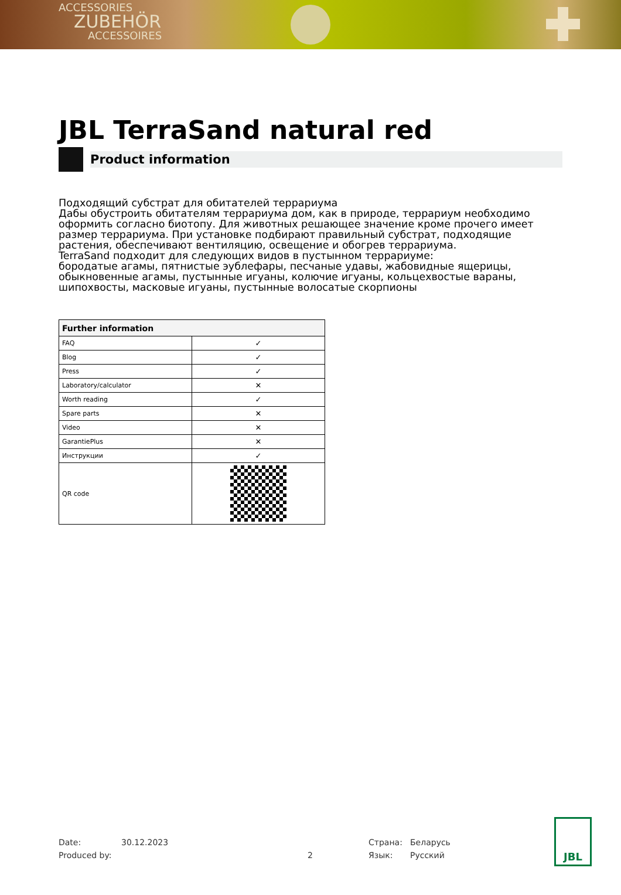ACCESSORIES
ZUBEHÖR
ACCESSOIRES
JBL TerraSand natural red
Product information
Подходящий субстрат для обитателей террариума
Дабы обустроить обитателям террариума дом, как в природе, террариум необходимо оформить согласно биотопу. Для животных решающее значение кроме прочего имеет размер террариума. При установке подбирают правильный субстрат, подходящие растения, обеспечивают вентиляцию, освещение и обогрев террариума.
TerraSand подходит для следующих видов в пустынном террариуме:
бородатые агамы, пятнистые эублефары, песчаные удавы, жабовидные ящерицы, обыкновенные агамы, пустынные игуаны, колючие игуаны, кольцехвостые вараны, шипохвосты, масковые игуаны, пустынные волосатые скорпионы
| Further information | |
| --- | --- |
| FAQ | ✓ |
| Blog | ✓ |
| Press | ✓ |
| Laboratory/calculator | ✕ |
| Worth reading | ✓ |
| Spare parts | ✕ |
| Video | ✕ |
| GarantiePlus | ✕ |
| Инструкции | ✓ |
| QR code | |
Date: 30.12.2023 Страна: Беларусь
Produced by: 2 Язык: Русский
JBL